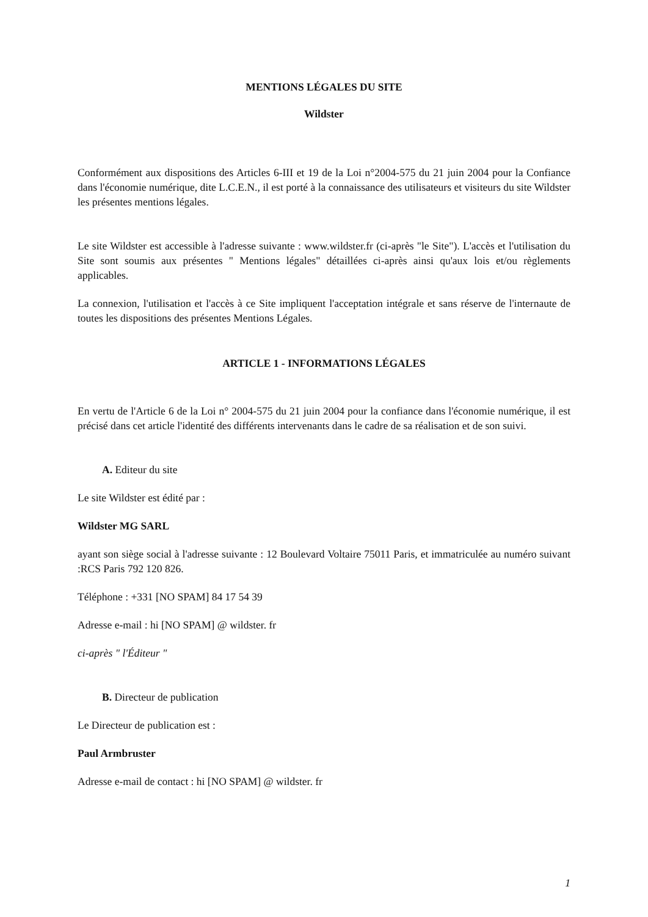MENTIONS LÉGALES DU SITE
Wildster
Conformément aux dispositions des Articles 6-III et 19 de la Loi n°2004-575 du 21 juin 2004 pour la Confiance dans l'économie numérique, dite L.C.E.N., il est porté à la connaissance des utilisateurs et visiteurs du site Wildster les présentes mentions légales.
Le site Wildster est accessible à l'adresse suivante : www.wildster.fr (ci-après "le Site"). L'accès et l'utilisation du Site sont soumis aux présentes " Mentions légales" détaillées ci-après ainsi qu'aux lois et/ou règlements applicables.
La connexion, l'utilisation et l'accès à ce Site impliquent l'acceptation intégrale et sans réserve de l'internaute de toutes les dispositions des présentes Mentions Légales.
ARTICLE 1 - INFORMATIONS LÉGALES
En vertu de l'Article 6 de la Loi n° 2004-575 du 21 juin 2004 pour la confiance dans l'économie numérique, il est précisé dans cet article l'identité des différents intervenants dans le cadre de sa réalisation et de son suivi.
A. Editeur du site
Le site Wildster est édité par :
Wildster MG SARL
ayant son siège social à l'adresse suivante : 12 Boulevard Voltaire 75011 Paris, et immatriculée au numéro suivant :RCS Paris 792 120 826.
Téléphone : +331 [NO SPAM] 84 17 54 39
Adresse e-mail : hi [NO SPAM] @ wildster. fr
ci-après " l'Éditeur "
B. Directeur de publication
Le Directeur de publication est :
Paul Armbruster
Adresse e-mail de contact : hi [NO SPAM] @ wildster. fr
1